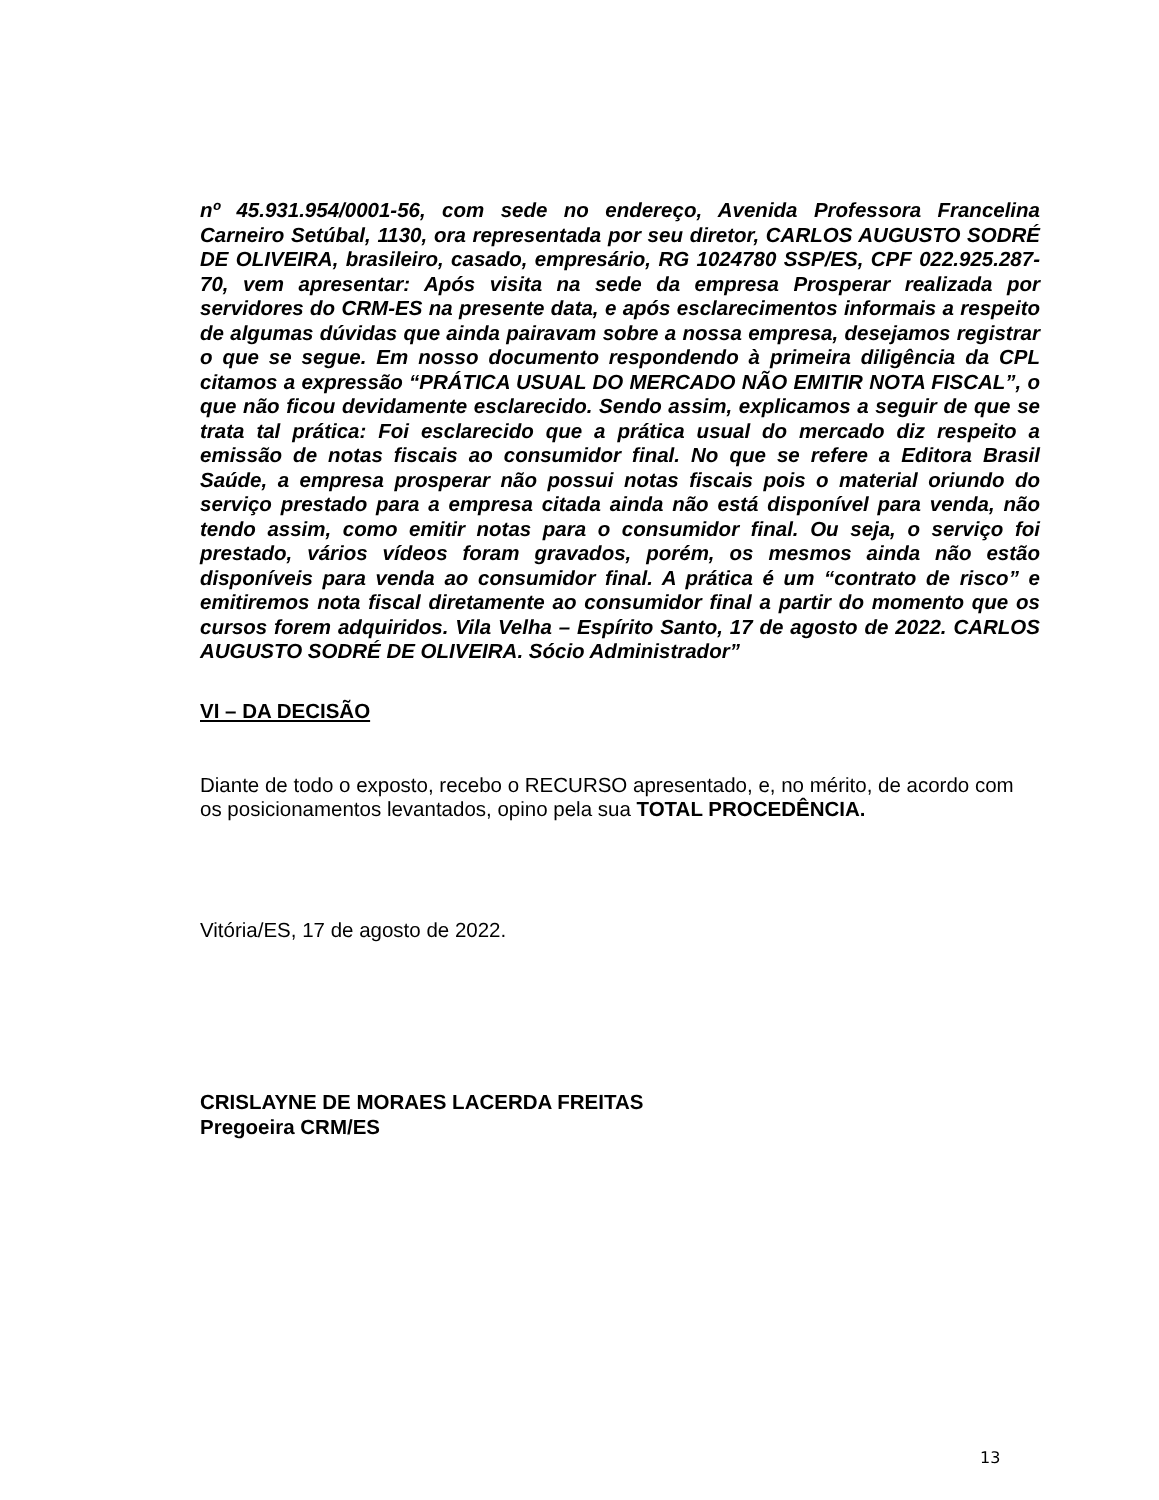nº 45.931.954/0001-56, com sede no endereço, Avenida Professora Francelina Carneiro Setúbal, 1130, ora representada por seu diretor, CARLOS AUGUSTO SODRÉ DE OLIVEIRA, brasileiro, casado, empresário, RG 1024780 SSP/ES, CPF 022.925.287-70, vem apresentar: Após visita na sede da empresa Prosperar realizada por servidores do CRM-ES na presente data, e após esclarecimentos informais a respeito de algumas dúvidas que ainda pairavam sobre a nossa empresa, desejamos registrar o que se segue. Em nosso documento respondendo à primeira diligência da CPL citamos a expressão “PRÁTICA USUAL DO MERCADO NÃO EMITIR NOTA FISCAL”, o que não ficou devidamente esclarecido. Sendo assim, explicamos a seguir de que se trata tal prática: Foi esclarecido que a prática usual do mercado diz respeito a emissão de notas fiscais ao consumidor final. No que se refere a Editora Brasil Saúde, a empresa prosperar não possui notas fiscais pois o material oriundo do serviço prestado para a empresa citada ainda não está disponível para venda, não tendo assim, como emitir notas para o consumidor final. Ou seja, o serviço foi prestado, vários vídeos foram gravados, porém, os mesmos ainda não estão disponíveis para venda ao consumidor final. A prática é um “contrato de risco” e emitiremos nota fiscal diretamente ao consumidor final a partir do momento que os cursos forem adquiridos. Vila Velha – Espírito Santo, 17 de agosto de 2022. CARLOS AUGUSTO SODRÉ DE OLIVEIRA. Sócio Administrador”
VI – DA DECISÃO
Diante de todo o exposto, recebo o RECURSO apresentado, e, no mérito, de acordo com os posicionamentos levantados, opino pela sua TOTAL PROCEDÊNCIA.
Vitória/ES, 17 de agosto de 2022.
CRISLAYNE DE MORAES LACERDA FREITAS
Pregoeira CRM/ES
13